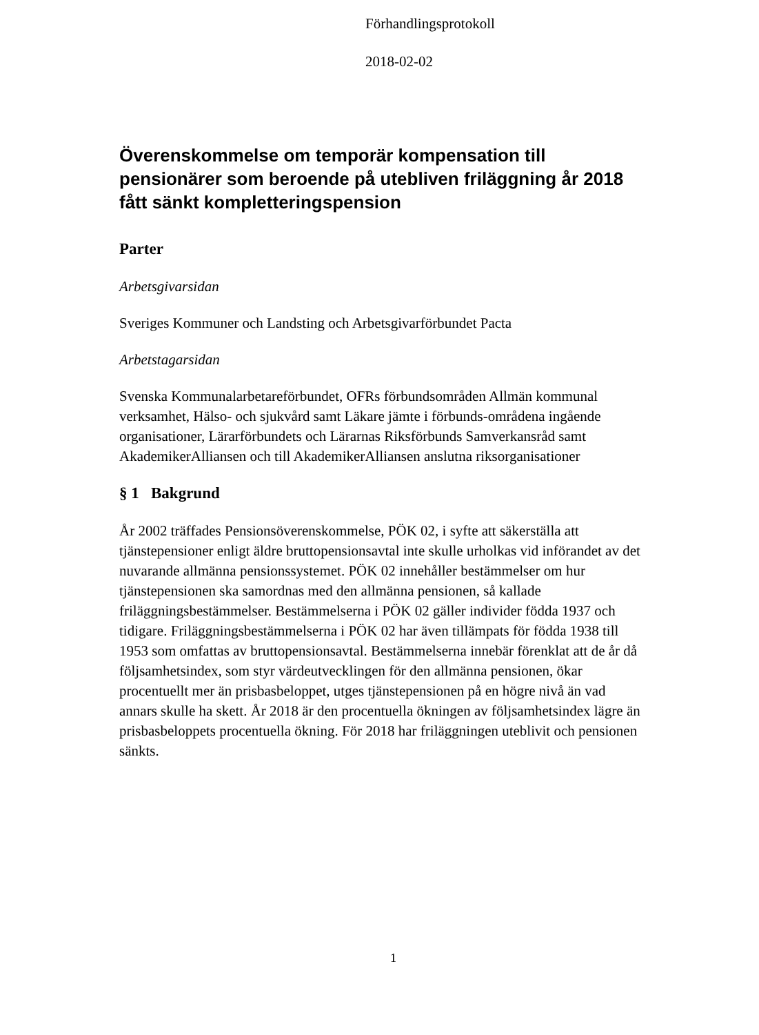Förhandlingsprotokoll
2018-02-02
Överenskommelse om temporär kompensation till pensionärer som beroende på utebliven friläggning år 2018 fått sänkt kompletteringspension
Parter
Arbetsgivarsidan
Sveriges Kommuner och Landsting och Arbetsgivarförbundet Pacta
Arbetstagarsidan
Svenska Kommunalarbetareförbundet, OFRs förbundsområden Allmän kommunal verksamhet, Hälso- och sjukvård samt Läkare jämte i förbunds-områdena ingående organisationer, Lärarförbundets och Lärarnas Riksförbunds Samverkansråd samt AkademikerAlliansen och till AkademikerAlliansen anslutna riksorganisationer
§ 1 Bakgrund
År 2002 träffades Pensionsöverenskommelse, PÖK 02, i syfte att säkerställa att tjänstepensioner enligt äldre bruttopensionsavtal inte skulle urholkas vid införandet av det nuvarande allmänna pensionssystemet. PÖK 02 innehåller bestämmelser om hur tjänstepensionen ska samordnas med den allmänna pensionen, så kallade friläggningsbestämmelser. Bestämmelserna i PÖK 02 gäller individer födda 1937 och tidigare. Friläggningsbestämmelserna i PÖK 02 har även tillämpats för födda 1938 till 1953 som omfattas av bruttopensionsavtal. Bestämmelserna innebär förenklat att de år då följsamhetsindex, som styr värdeutvecklingen för den allmänna pensionen, ökar procentuellt mer än prisbasbeloppet, utges tjänstepensionen på en högre nivå än vad annars skulle ha skett. År 2018 är den procentuella ökningen av följsamhetsindex lägre än prisbasbeloppets procentuella ökning. För 2018 har friläggningen uteblivit och pensionen sänkts.
1